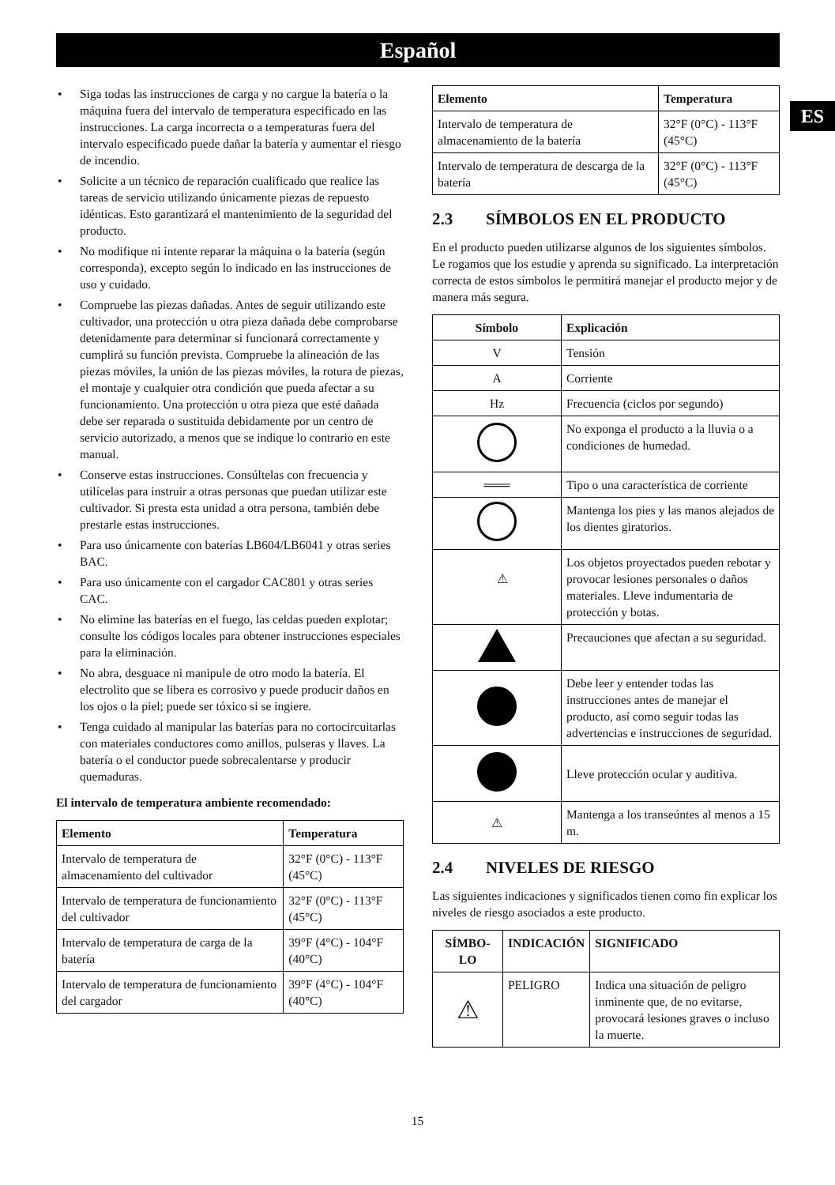Español
ES
• Siga todas las instrucciones de carga y no cargue la batería o la máquina fuera del intervalo de temperatura especificado en las instrucciones. La carga incorrecta o a temperaturas fuera del intervalo especificado puede dañar la batería y aumentar el riesgo de incendio.
• Solicite a un técnico de reparación cualificado que realice las tareas de servicio utilizando únicamente piezas de repuesto idénticas. Esto garantizará el mantenimiento de la seguridad del producto.
• No modifique ni intente reparar la máquina o la batería (según corresponda), excepto según lo indicado en las instrucciones de uso y cuidado.
• Compruebe las piezas dañadas. Antes de seguir utilizando este cultivador, una protección u otra pieza dañada debe comprobarse detenidamente para determinar si funcionará correctamente y cumplirá su función prevista. Compruebe la alineación de las piezas móviles, la unión de las piezas móviles, la rotura de piezas, el montaje y cualquier otra condición que pueda afectar a su funcionamiento. Una protección u otra pieza que esté dañada debe ser reparada o sustituida debidamente por un centro de servicio autorizado, a menos que se indique lo contrario en este manual.
• Conserve estas instrucciones. Consúltelas con frecuencia y utilícelas para instruir a otras personas que puedan utilizar este cultivador. Si presta esta unidad a otra persona, también debe prestarle estas instrucciones.
• Para uso únicamente con baterías LB604/LB6041 y otras series BAC.
• Para uso únicamente con el cargador CAC801 y otras series CAC.
• No elimine las baterías en el fuego, las celdas pueden explotar; consulte los códigos locales para obtener instrucciones especiales para la eliminación.
• No abra, desguace ni manipule de otro modo la batería. El electrolito que se libera es corrosivo y puede producir daños en los ojos o la piel; puede ser tóxico si se ingiere.
• Tenga cuidado al manipular las baterías para no cortocircuitarlas con materiales conductores como anillos, pulseras y llaves. La batería o el conductor puede sobrecalentarse y producir quemaduras.
El intervalo de temperatura ambiente recomendado:
| Elemento | Temperatura |
| --- | --- |
| Intervalo de temperatura de almacenamiento del cultivador | 32°F (0°C) - 113°F (45°C) |
| Intervalo de temperatura de funcionamiento del cultivador | 32°F (0°C) - 113°F (45°C) |
| Intervalo de temperatura de carga de la batería | 39°F (4°C) - 104°F (40°C) |
| Intervalo de temperatura de funcionamiento del cargador | 39°F (4°C) - 104°F (40°C) |
| Elemento | Temperatura |
| --- | --- |
| Intervalo de temperatura de almacenamiento de la batería | 32°F (0°C) - 113°F (45°C) |
| Intervalo de temperatura de descarga de la batería | 32°F (0°C) - 113°F (45°C) |
2.3 SÍMBOLOS EN EL PRODUCTO
En el producto pueden utilizarse algunos de los siguientes símbolos. Le rogamos que los estudie y aprenda su significado. La interpretación correcta de estos símbolos le permitirá manejar el producto mejor y de manera más segura.
| Símbolo | Explicación |
| --- | --- |
| V | Tensión |
| A | Corriente |
| Hz | Frecuencia (ciclos por segundo) |
| | No exponga el producto a la lluvia o a condiciones de humedad. |
| ═══ | Tipo o una característica de corriente |
| | Mantenga los pies y las manos alejados de los dientes giratorios. |
| ⚠ | Los objetos proyectados pueden rebotar y provocar lesiones personales o daños materiales. Lleve indumentaria de protección y botas. |
| | Precauciones que afectan a su seguridad. |
| | Debe leer y entender todas las instrucciones antes de manejar el producto, así como seguir todas las advertencias e instrucciones de seguridad. |
| | Lleve protección ocular y auditiva. |
| ⚠ | Mantenga a los transeúntes al menos a 15 m. |
2.4 NIVELES DE RIESGO
Las siguientes indicaciones y significados tienen como fin explicar los niveles de riesgo asociados a este producto.
| SÍMBO-LO | INDICACIÓN | SIGNIFICADO |
| --- | --- | --- |
| ⚠ | PELIGRO | Indica una situación de peligro inminente que, de no evitarse, provocará lesiones graves o incluso la muerte. |
15